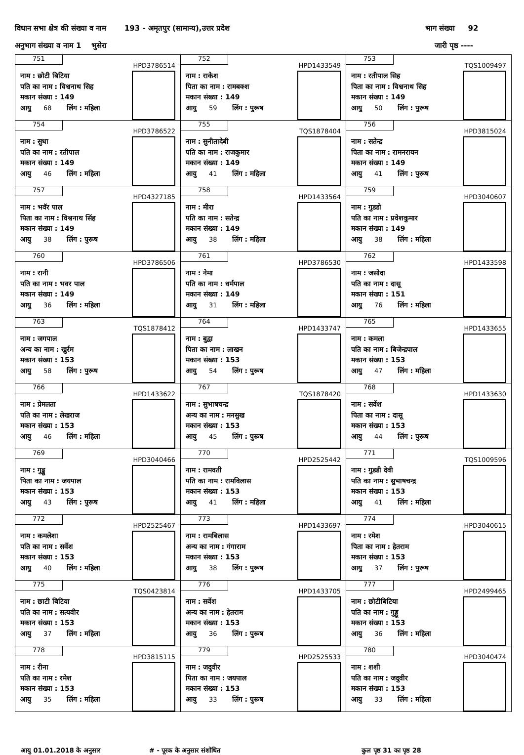विधान सभा क्षेत्र की संख्या व नाम 193 - अमृतपुर (सामान्य),उत्तर प्रदेश भाग संख्या 92
अनुभाग संख्या व नाम 1 भुसेरा जारी पृष्ठ ----
| 751 HPD3786514 नाम : छोटी बिटिया पति का नाम : विश्वनाथ सिह मकान संख्या : 149 आयु 68 लिंग : महिला | 752 HPD1433549 नाम : राकेश पिता का नाम : रामबक्श मकान संख्या : 149 आयु 59 लिंग : पुरूष | 753 TQS1009497 नाम : रतीपाल सिह पिता का नाम : विश्वनाथ सिह मकान संख्या : 149 आयु 50 लिंग : पुरूष |
| 754 HPD3786522 नाम : सुधा पति का नाम : रतीपाल मकान संख्या : 149 आयु 46 लिंग : महिला | 755 TQS1878404 नाम : सुनीतादेबी पति का नाम : राजकुमार मकान संख्या : 149 आयु 41 लिंग : महिला | 756 HPD3815024 नाम : सतेन्द्र पिता का नाम : रामनरायन मकान संख्या : 149 आयु 41 लिंग : पुरूष |
| 757 HPD4327185 नाम : भवॅर पाल पिता का नाम : विश्वनाथ सिंह मकान संख्या : 149 आयु 38 लिंग : पुरूष | 758 HPD1433564 नाम : मीरा पति का नाम : सतेन्द्र मकान संख्या : 149 आयु 38 लिंग : महिला | 759 HPD3040607 नाम : गुडडो पति का नाम : प्रवेशकुमार मकान संख्या : 149 आयु 38 लिंग : महिला |
| 760 HPD3786506 नाम : रानी पति का नाम : भवर पाल मकान संख्या : 149 आयु 36 लिंग : महिला | 761 HPD3786530 नाम : नेमा पति का नाम : धर्मपाल मकान संख्या : 149 आयु 31 लिंग : महिला | 762 HPD1433598 नाम : जसोदा पति का नाम : दासू मकान संख्या : 151 आयु 76 लिंग : महिला |
| 763 TQS1878412 नाम : जगपाल अन्य का नाम : खुर्रम मकान संख्या : 153 आयु 58 लिंग : पुरूष | 764 HPD1433747 नाम : बुद्वा पिता का नाम : लाखन मकान संख्या : 153 आयु 54 लिंग : पुरूष | 765 HPD1433655 नाम : कमला पति का नाम : बिजेन्द्रपाल मकान संख्या : 153 आयु 47 लिंग : महिला |
| 766 HPD1433622 नाम : प्रेमलता पति का नाम : लेखराज मकान संख्या : 153 आयु 46 लिंग : महिला | 767 TQS1878420 नाम : सुभाषचन्द्र अन्य का नाम : मनसुख मकान संख्या : 153 आयु 45 लिंग : पुरूष | 768 HPD1433630 नाम : सर्वेश पिता का नाम : दासू मकान संख्या : 153 आयु 44 लिंग : पुरूष |
| 769 HPD3040466 नाम : गुड्डू पिता का नाम : जयपाल मकान संख्या : 153 आयु 43 लिंग : पुरूष | 770 HPD2525442 नाम : रामवती पति का नाम : रामविलास मकान संख्या : 153 आयु 41 लिंग : महिला | 771 TQS1009596 नाम : गुडडी देवी पति का नाम : सुभाषचन्द्र मकान संख्या : 153 आयु 41 लिंग : महिला |
| 772 HPD2525467 नाम : कमलेशा पति का नाम : सर्वेश मकान संख्या : 153 आयु 40 लिंग : महिला | 773 HPD1433697 नाम : रामबिलास अन्य का नाम : गंगाराम मकान संख्या : 153 आयु 38 लिंग : पुरूष | 774 HPD3040615 नाम : रमेश पिता का नाम : हेतराम मकान संख्या : 153 आयु 37 लिंग : पुरूष |
| 775 TQS0423814 नाम : छाटी बिटिया पति का नाम : सत्यवीर मकान संख्या : 153 आयु 37 लिंग : महिला | 776 HPD1433705 नाम : सर्वेश अन्य का नाम : हेतराम मकान संख्या : 153 आयु 36 लिंग : पुरूष | 777 HPD2499465 नाम : छोटीबिटिया पति का नाम : गुड्डू मकान संख्या : 153 आयु 36 लिंग : महिला |
| 778 HPD3815115 नाम : रीना पति का नाम : रमेश मकान संख्या : 153 आयु 35 लिंग : महिला | 779 HPD2525533 नाम : जदुवीर पिता का नाम : जयपाल मकान संख्या : 153 आयु 33 लिंग : पुरूष | 780 HPD3040474 नाम : शशी पति का नाम : जदुवीर मकान संख्या : 153 आयु 33 लिंग : महिला |
आयु 01.01.2018 के अनुसार # - पूरक के अनुसार संशोधित कुल पृष्ठ 31 का पृष्ठ 28